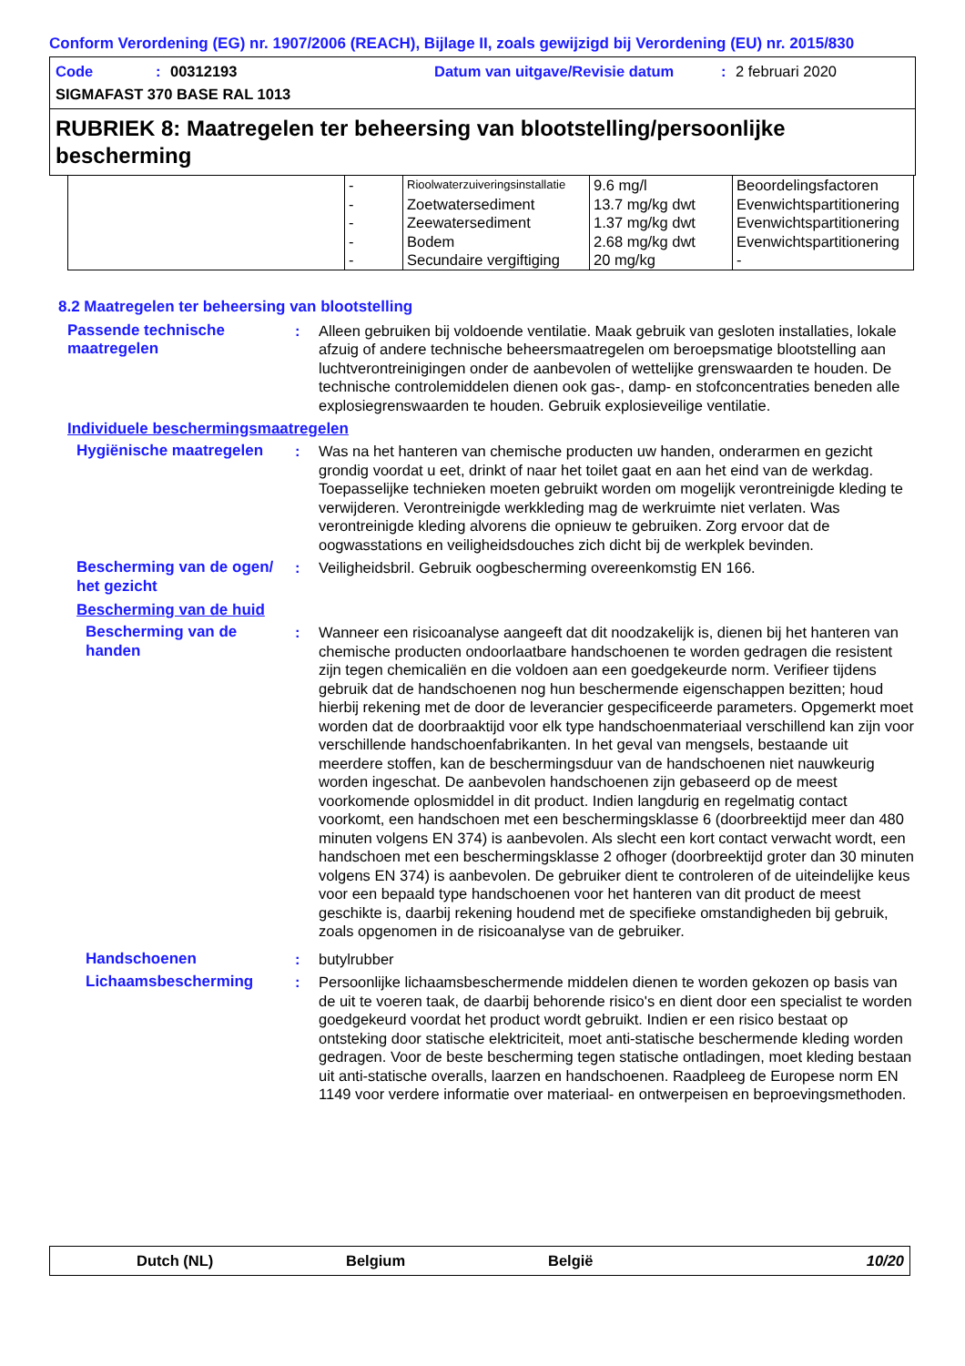Conform Verordening (EG) nr. 1907/2006 (REACH), Bijlage II, zoals gewijzigd bij Verordening (EU) nr. 2015/830
Code: 00312193 Datum van uitgave/Revisie datum: 2 februari 2020
SIGMAFAST 370 BASE RAL 1013
RUBRIEK 8: Maatregelen ter beheersing van blootstelling/persoonlijke bescherming
| | - | Rioolwaterzuiveringsinstallatie | 9.6 mg/l | Beoordelingsfactoren |
| | - | Zoetwatersediment | 13.7 mg/kg dwt | Evenwichtspartitionering |
| | - | Zeewatersediment | 1.37 mg/kg dwt | Evenwichtspartitionering |
| | - | Bodem | 2.68 mg/kg dwt | Evenwichtspartitionering |
| | - | Secundaire vergiftiging | 20 mg/kg | - |
8.2 Maatregelen ter beheersing van blootstelling
Passende technische maatregelen
: Alleen gebruiken bij voldoende ventilatie. Maak gebruik van gesloten installaties, lokale afzuig of andere technische beheersmaatregelen om beroepsmatige blootstelling aan luchtverontreinigingen onder de aanbevolen of wettelijke grenswaarden te houden. De technische controlemiddelen dienen ook gas-, damp- en stofconcentraties beneden alle explosiegrenswaarden te houden. Gebruik explosieveilige ventilatie.
Individuele beschermingsmaatregelen
Hygiënische maatregelen : Was na het hanteren van chemische producten uw handen, onderarmen en gezicht grondig voordat u eet, drinkt of naar het toilet gaat en aan het eind van de werkdag. Toepasselijke technieken moeten gebruikt worden om mogelijk verontreinigde kleding te verwijderen. Verontreinigde werkkleding mag de werkruimte niet verlaten. Was verontreinigde kleding alvorens die opnieuw te gebruiken. Zorg ervoor dat de oogwasstations en veiligheidsdouches zich dicht bij de werkplek bevinden.
Bescherming van de ogen/ het gezicht
: Veiligheidsbril. Gebruik oogbescherming overeenkomstig EN 166.
Bescherming van de huid
Bescherming van de handen
: Wanneer een risicoanalyse aangeeft dat dit noodzakelijk is, dienen bij het hanteren van chemische producten ondoorlaatbare handschoenen te worden gedragen die resistent zijn tegen chemicaliën en die voldoen aan een goedgekeurde norm. Verifieer tijdens gebruik dat de handschoenen nog hun beschermende eigenschappen bezitten; houd hierbij rekening met de door de leverancier gespecificeerde parameters. Opgemerkt moet worden dat de doorbraaktijd voor elk type handschoenmateriaal verschillend kan zijn voor verschillende handschoenfabrikanten. In het geval van mengsels, bestaande uit meerdere stoffen, kan de beschermingsduur van de handschoenen niet nauwkeurig worden ingeschat. De aanbevolen handschoenen zijn gebaseerd op de meest voorkomende oplosmiddel in dit product. Indien langdurig en regelmatig contact voorkomt, een handschoen met een beschermingsklasse 6 (doorbreektijd meer dan 480 minuten volgens EN 374) is aanbevolen. Als slecht een kort contact verwacht wordt, een handschoen met een beschermingsklasse 2 ofhoger (doorbreektijd groter dan 30 minuten volgens EN 374) is aanbevolen. De gebruiker dient te controleren of de uiteindelijke keus voor een bepaald type handschoenen voor het hanteren van dit product de meest geschikte is, daarbij rekening houdend met de specifieke omstandigheden bij gebruik, zoals opgenomen in de risicoanalyse van de gebruiker.
Handschoenen : butylrubber
Lichaamsbescherming : Persoonlijke lichaamsbeschermende middelen dienen te worden gekozen op basis van de uit te voeren taak, de daarbij behorende risico's en dient door een specialist te worden goedgekeurd voordat het product wordt gebruikt. Indien er een risico bestaat op ontsteking door statische elektriciteit, moet anti-statische beschermende kleding worden gedragen. Voor de beste bescherming tegen statische ontladingen, moet kleding bestaan uit anti-statische overalls, laarzen en handschoenen. Raadpleeg de Europese norm EN 1149 voor verdere informatie over materiaal- en ontwerpeisen en beproevingsmethoden.
Dutch (NL) Belgium België 10/20